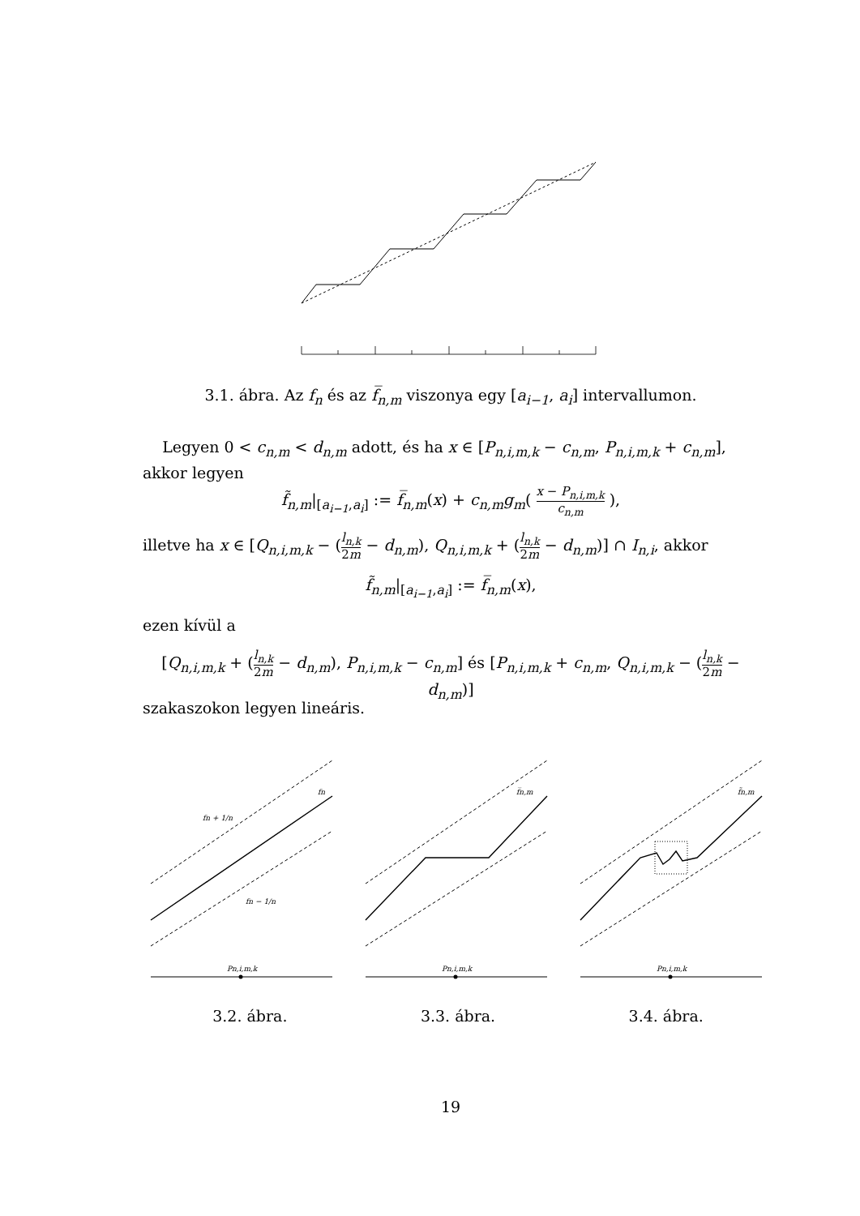3.1. ábra. Az f<sub>n</sub> és az f̅<sub>n,m</sub> viszonya egy [a<sub>i−1</sub>, a<sub>i</sub>] intervallumon.
Legyen 0 < c<sub>n,m</sub> < d<sub>n,m</sub> adott, és ha x ∈ [P<sub>n,i,m,k</sub> − c<sub>n,m</sub>, P<sub>n,i,m,k</sub> + c<sub>n,m</sub>], akkor legyen
f̃<sub>n,m</sub>|<sub>[a<sub>i−1</sub>,a<sub>i</sub>]</sub> := f̅<sub>n,m</sub>(x) + c<sub>n,m</sub>g<sub>m</sub>( x − P<sub>n,i,m,k</sub> c<sub>n,m</sub> ),
illetve ha x ∈ [Q<sub>n,i,m,k</sub> − (l<sub>n,k</sub> 2m − d<sub>n,m</sub>), Q<sub>n,i,m,k</sub> + (l<sub>n,k</sub> 2m − d<sub>n,m</sub>)] ∩ I<sub>n,i</sub>, akkor
f̃<sub>n,m</sub>|<sub>[a<sub>i−1</sub>,a<sub>i</sub>]</sub> := f̅<sub>n,m</sub>(x),
ezen kívül a
[Q<sub>n,i,m,k</sub> + (l<sub>n,k</sub> 2m − d<sub>n,m</sub>), P<sub>n,i,m,k</sub> − c<sub>n,m</sub>] és [P<sub>n,i,m,k</sub> + c<sub>n,m</sub>, Q<sub>n,i,m,k</sub> − (l<sub>n,k</sub> 2m − d<sub>n,m</sub>)]
szakaszokon legyen lineáris.
fn
fn + 1/n
fn − 1/n
Pn,i,m,k
f̅n,m
Pn,i,m,k
f̃n,m
Pn,i,m,k
3.2. ábra. 3.3. ábra. 3.4. ábra.
19